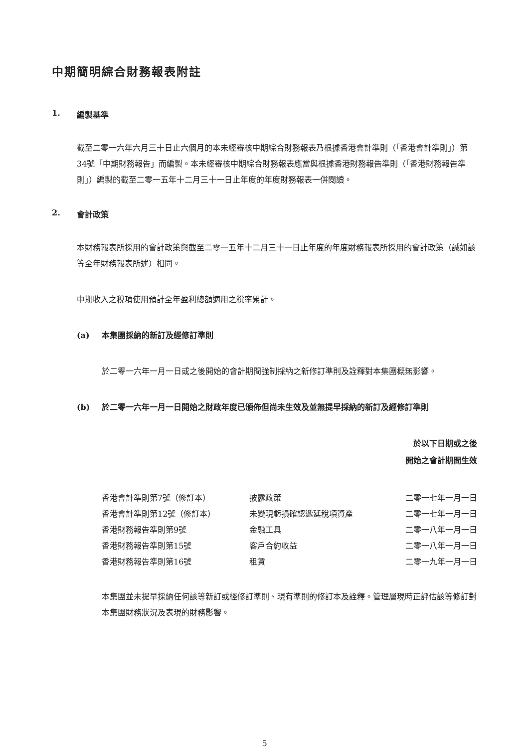中期簡明綜合財務報表附註
1. 編製基準
截至二零一六年六月三十日止六個月的本未經審核中期綜合財務報表乃根據香港會計準則（「香港會計準則」）第34號「中期財務報告」而編製。本未經審核中期綜合財務報表應當與根據香港財務報告準則（「香港財務報告準則」）編製的截至二零一五年十二月三十一日止年度的年度財務報表一併閱讀。
2. 會計政策
本財務報表所採用的會計政策與截至二零一五年十二月三十一日止年度的年度財務報表所採用的會計政策（誠如該等全年財務報表所述）相同。
中期收入之稅項使用預計全年盈利總額適用之稅率累計。
(a) 本集團採納的新訂及經修訂準則
於二零一六年一月一日或之後開始的會計期間強制採納之新修訂準則及詮釋對本集團概無影響。
(b) 於二零一六年一月一日開始之財政年度已頒佈但尚未生效及並無提早採納的新訂及經修訂準則
於以下日期或之後
開始之會計期間生效
| 香港會計準則第7號（修訂本） | 披露政策 | 二零一七年一月一日 |
| 香港會計準則第12號（修訂本） | 未變現虧損確認遞延稅項資產 | 二零一七年一月一日 |
| 香港財務報告準則第9號 | 金融工具 | 二零一八年一月一日 |
| 香港財務報告準則第15號 | 客戶合約收益 | 二零一八年一月一日 |
| 香港財務報告準則第16號 | 租賃 | 二零一九年一月一日 |
本集團並未提早採納任何該等新訂或經修訂準則、現有準則的修訂本及詮釋。管理層現時正評估該等修訂對本集團財務狀況及表現的財務影響。
5